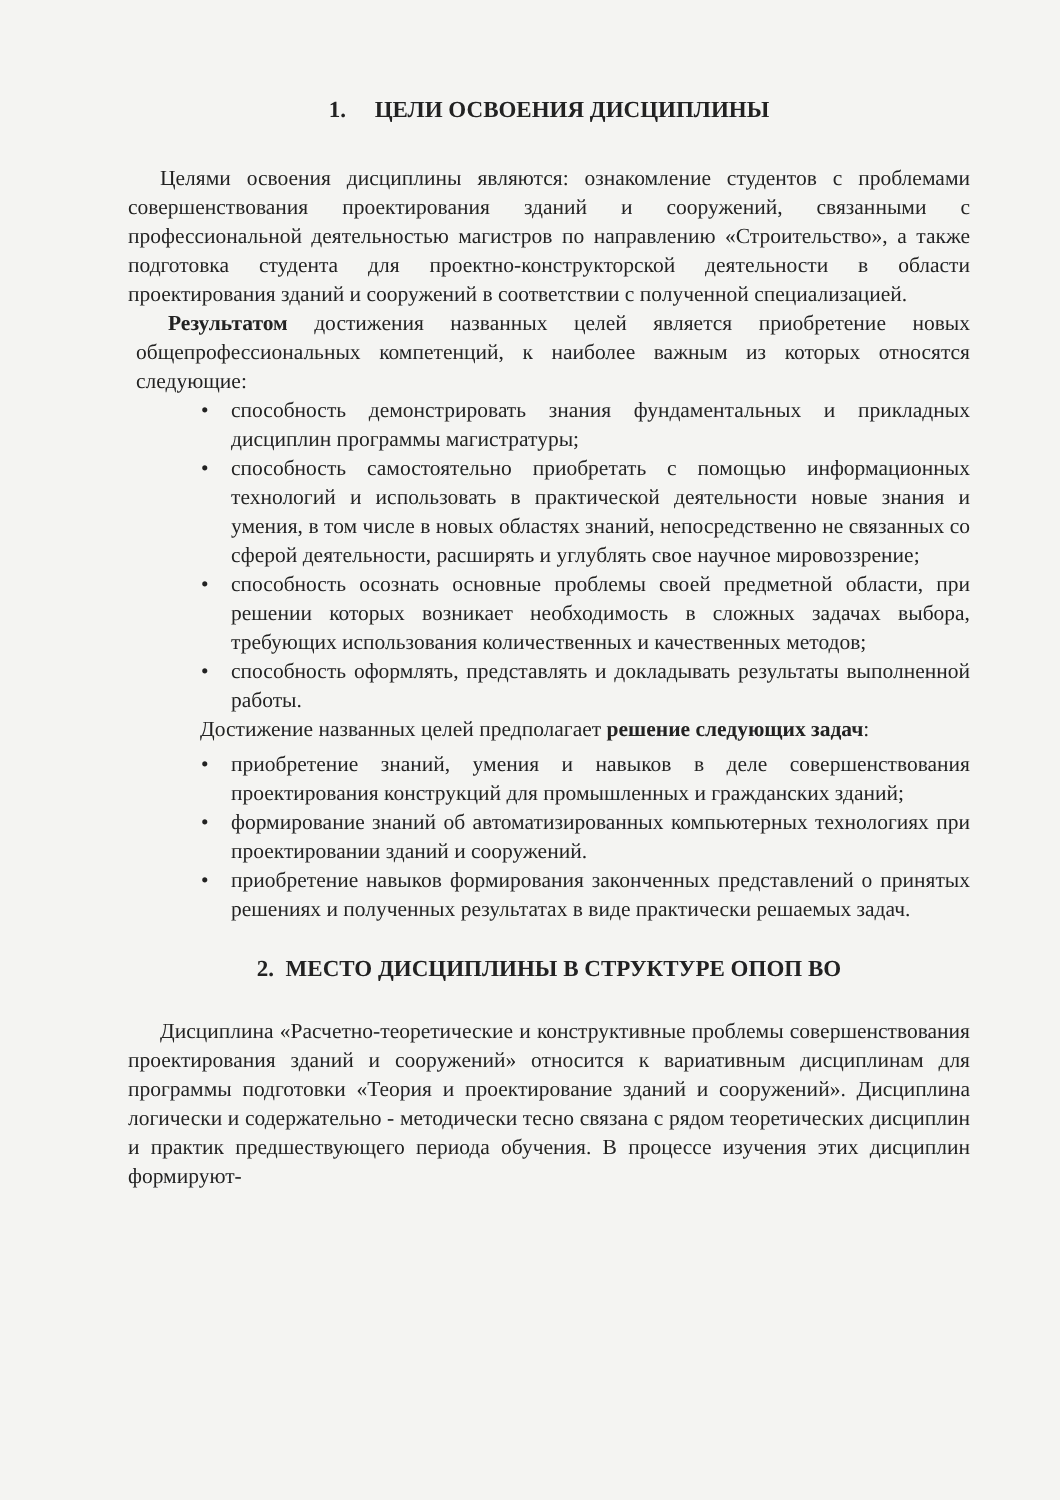1. ЦЕЛИ ОСВОЕНИЯ ДИСЦИПЛИНЫ
Целями освоения дисциплины являются: ознакомление студентов с проблемами совершенствования проектирования зданий и сооружений, связанными с профессиональной деятельностью магистров по направлению «Строительство», а также подготовка студента для проектно-конструкторской деятельности в области проектирования зданий и сооружений в соответствии с полученной специализацией.
Результатом достижения названных целей является приобретение новых общепрофессиональных компетенций, к наиболее важным из которых относятся следующие:
• способность демонстрировать знания фундаментальных и прикладных дисциплин программы магистратуры;
• способность самостоятельно приобретать с помощью информационных технологий и использовать в практической деятельности новые знания и умения, в том числе в новых областях знаний, непосредственно не связанных со сферой деятельности, расширять и углублять свое научное мировоззрение;
• способность осознать основные проблемы своей предметной области, при решении которых возникает необходимость в сложных задачах выбора, требующих использования количественных и качественных методов;
• способность оформлять, представлять и докладывать результаты выполненной работы.
Достижение названных целей предполагает решение следующих задач:
• приобретение знаний, умения и навыков в деле совершенствования проектирования конструкций для промышленных и гражданских зданий;
• формирование знаний об автоматизированных компьютерных технологиях при проектировании зданий и сооружений.
• приобретение навыков формирования законченных представлений о принятых решениях и полученных результатах в виде практически решаемых задач.
2. МЕСТО ДИСЦИПЛИНЫ В СТРУКТУРЕ ОПОП ВО
Дисциплина «Расчетно-теоретические и конструктивные проблемы совершенствования проектирования зданий и сооружений» относится к вариативным дисциплинам для программы подготовки «Теория и проектирование зданий и сооружений». Дисциплина логически и содержательно - методически тесно связана с рядом теоретических дисциплин и практик предшествующего периода обучения. В процессе изучения этих дисциплин формируют-